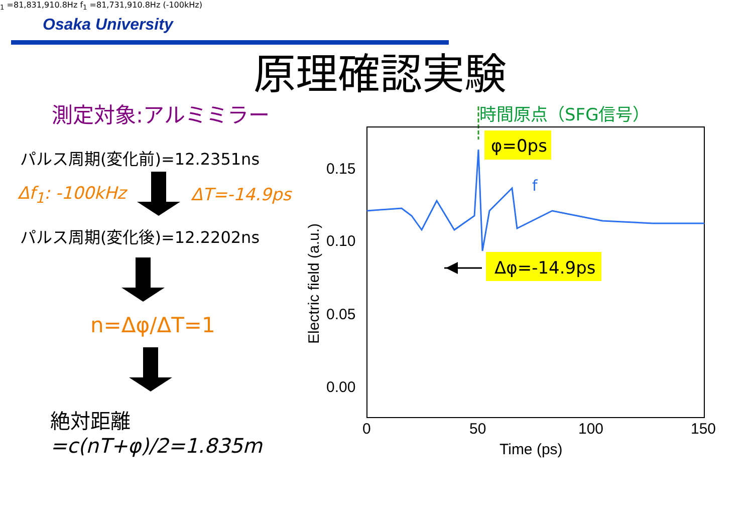Osaka University
原理確認実験
測定対象:アルミミラー
パルス周期(変化前)=12.2351ns
Δf<sub>1</sub>: -100kHz ΔT=-14.9ps
パルス周期(変化後)=12.2202ns
n=Δφ/ΔT=1
絶対距離
=c(nT+φ)/2=1.835m
時間原点（SFG信号）
0.15
0.10
0.05
0.00
0
50
100
150
Time (ps)
Electric field (a.u.)
φ=0ps
Δφ=-14.9ps
f1 =81,831,910.8Hz
f1 =81,731,910.8Hz
(-100kHz)